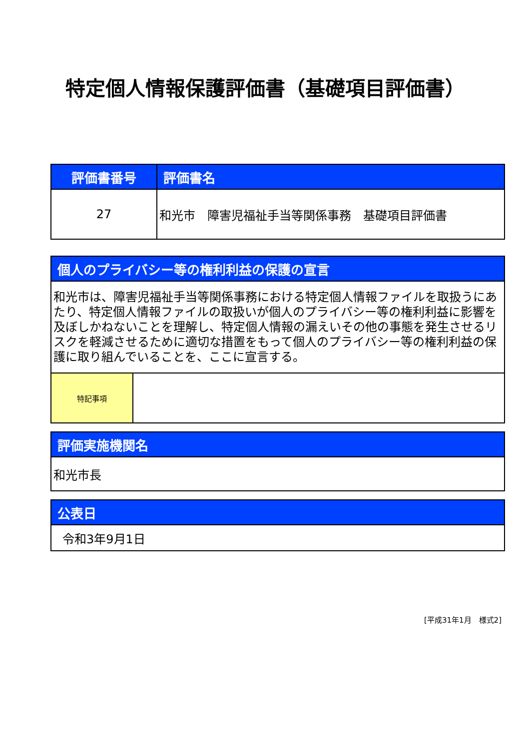特定個人情報保護評価書（基礎項目評価書）
| 評価書番号 | 評価書名 |
| --- | --- |
| 27 | 和光市 障害児福祉手当等関係事務 基礎項目評価書 |
| 個人のプライバシー等の権利利益の保護の宣言 | |
| --- | --- |
| 和光市は、障害児福祉手当等関係事務における特定個人情報ファイルを取扱うにあたり、特定個人情報ファイルの取扱いが個人のプライバシー等の権利利益に影響を及ぼしかねないことを理解し、特定個人情報の漏えいその他の事態を発生させるリスクを軽減させるために適切な措置をもって個人のプライバシー等の権利利益の保護に取り組んでいることを、ここに宣言する。 | |
| 特記事項 | |
| 評価実施機関名 |
| --- |
| 和光市長 |
| 公表日 |
| --- |
| 令和3年9月1日 |
[平成31年1月　様式2]